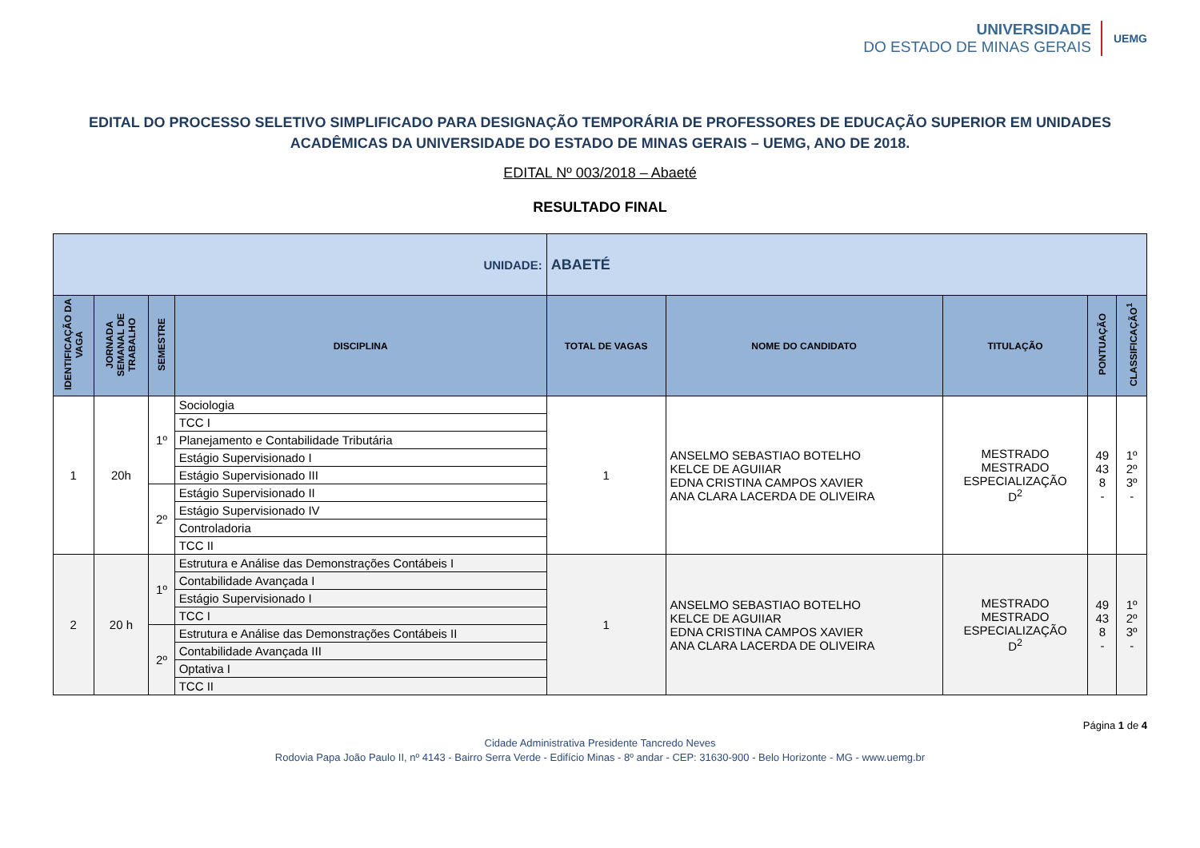UNIVERSIDADE
DO ESTADO DE MINAS GERAIS
UEMG
EDITAL DO PROCESSO SELETIVO SIMPLIFICADO PARA DESIGNAÇÃO TEMPORÁRIA DE PROFESSORES DE EDUCAÇÃO SUPERIOR EM UNIDADES ACADÊMICAS DA UNIVERSIDADE DO ESTADO DE MINAS GERAIS – UEMG, ANO DE 2018.
EDITAL Nº 003/2018 – Abaeté
RESULTADO FINAL
| UNIDADE: | | | | ABAETÉ | | | | |
| IDENTIFICAÇÃO DA VAGA | JORNADA SEMANAL DE TRABALHO | SEMESTRE | DISCIPLINA | TOTAL DE VAGAS | NOME DO CANDIDATO | TITULAÇÃO | PONTUAÇÃO | CLASSIFICAÇÃO<sup>1</sup> |
| 1 | 20h | 1º | Sociologia | 1 | ANSELMO SEBASTIAO BOTELHO KELCE DE AGUIIAR EDNA CRISTINA CAMPOS XAVIER ANA CLARA LACERDA DE OLIVEIRA | MESTRADO MESTRADO ESPECIALIZAÇÃO D<sup>2</sup> | 49 43 8 - | 1º 2º 3º - |
| | | | TCC I | | | | | |
| | | | Planejamento e Contabilidade Tributária | | | | | |
| | | | Estágio Supervisionado I | | | | | |
| | | | Estágio Supervisionado III | | | | | |
| | | 2º | Estágio Supervisionado II | | | | | |
| | | | Estágio Supervisionado IV | | | | | |
| | | | Controladoria | | | | | |
| | | | TCC II | | | | | |
| 2 | 20 h | 1º | Estrutura e Análise das Demonstrações Contábeis I | 1 | ANSELMO SEBASTIAO BOTELHO KELCE DE AGUIIAR EDNA CRISTINA CAMPOS XAVIER ANA CLARA LACERDA DE OLIVEIRA | MESTRADO MESTRADO ESPECIALIZAÇÃO D<sup>2</sup> | 49 43 8 - | 1º 2º 3º - |
| | | | Contabilidade Avançada I | | | | | |
| | | | Estágio Supervisionado I | | | | | |
| | | | TCC I | | | | | |
| | | 2º | Estrutura e Análise das Demonstrações Contábeis II | | | | | |
| | | | Contabilidade Avançada III | | | | | |
| | | | Optativa I | | | | | |
| | | | TCC II | | | | | |
Página 1 de 4
Cidade Administrativa Presidente Tancredo Neves
Rodovia Papa João Paulo II, nº 4143 - Bairro Serra Verde - Edifício Minas - 8º andar - CEP: 31630-900 - Belo Horizonte - MG - www.uemg.br